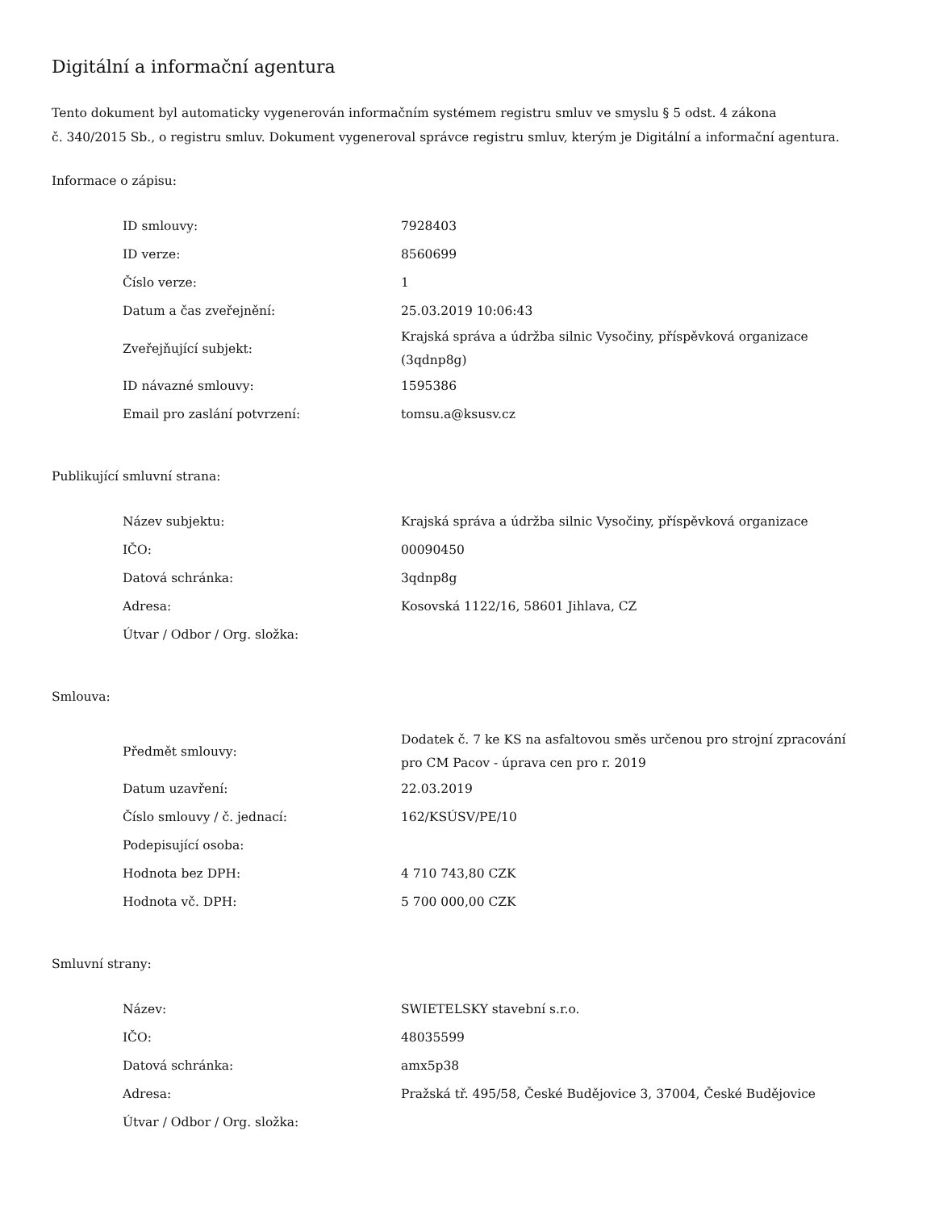Digitální a informační agentura
Tento dokument byl automaticky vygenerován informačním systémem registru smluv ve smyslu § 5 odst. 4 zákona
č. 340/2015 Sb., o registru smluv. Dokument vygeneroval správce registru smluv, kterým je Digitální a informační agentura.
Informace o zápisu:
| ID smlouvy: | 7928403 |
| ID verze: | 8560699 |
| Číslo verze: | 1 |
| Datum a čas zveřejnění: | 25.03.2019 10:06:43 |
| Zveřejňující subjekt: | Krajská správa a údržba silnic Vysočiny, příspěvková organizace (3qdnp8g) |
| ID návazné smlouvy: | 1595386 |
| Email pro zaslání potvrzení: | tomsu.a@ksusv.cz |
Publikující smluvní strana:
| Název subjektu: | Krajská správa a údržba silnic Vysočiny, příspěvková organizace |
| IČO: | 00090450 |
| Datová schránka: | 3qdnp8g |
| Adresa: | Kosovská 1122/16, 58601 Jihlava, CZ |
| Útvar / Odbor / Org. složka: | |
Smlouva:
| Předmět smlouvy: | Dodatek č. 7 ke KS na asfaltovou směs určenou pro strojní zpracování pro CM Pacov - úprava cen pro r. 2019 |
| Datum uzavření: | 22.03.2019 |
| Číslo smlouvy / č. jednací: | 162/KSÚSV/PE/10 |
| Podepisující osoba: | |
| Hodnota bez DPH: | 4 710 743,80 CZK |
| Hodnota vč. DPH: | 5 700 000,00 CZK |
Smluvní strany:
| Název: | SWIETELSKY stavební s.r.o. |
| IČO: | 48035599 |
| Datová schránka: | amx5p38 |
| Adresa: | Pražská tř. 495/58, České Budějovice 3, 37004, České Budějovice |
| Útvar / Odbor / Org. složka: | |